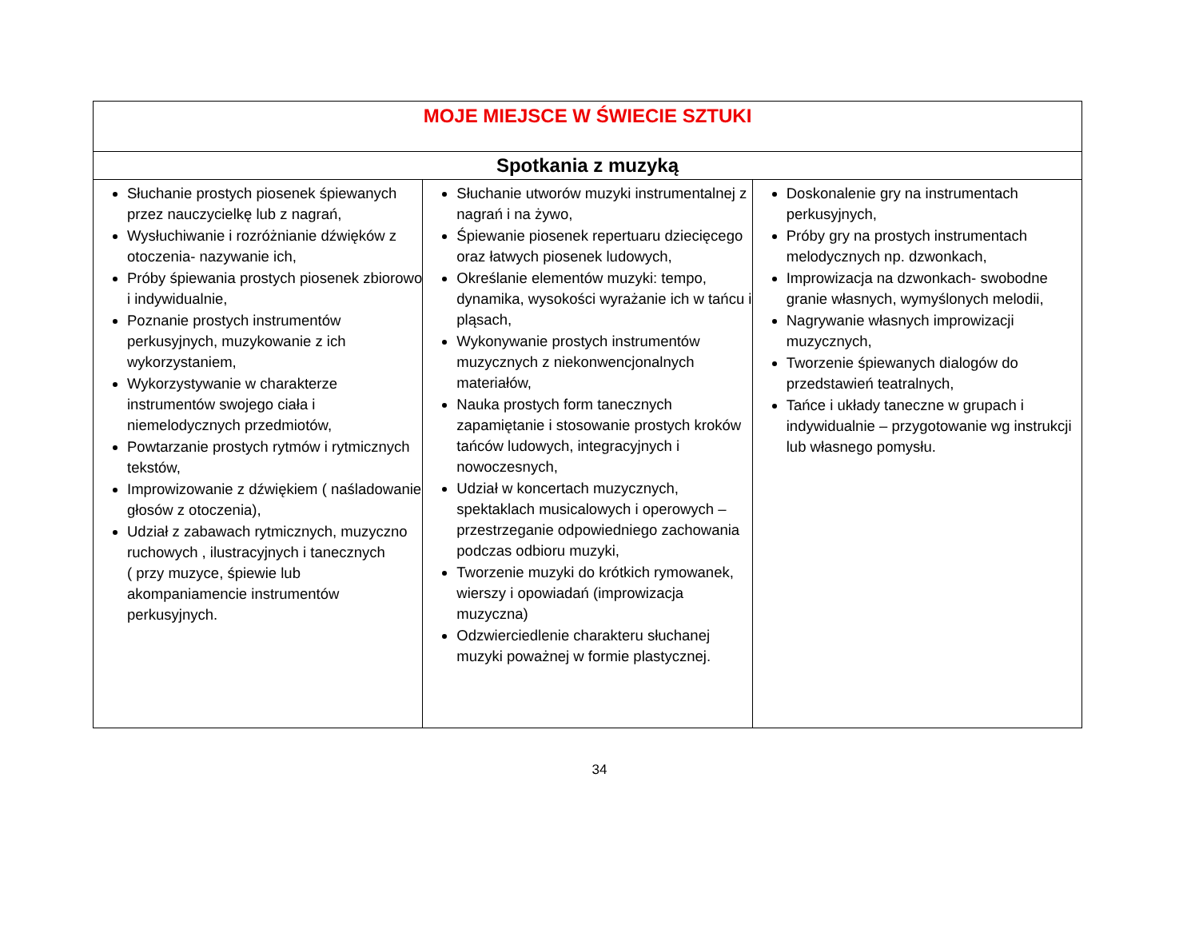| MOJE MIEJSCE W ŚWIECIE SZTUKI | | |
| Spotkania z muzyką | | |
| Słuchanie prostych piosenek śpiewanych przez nauczycielkę lub z nagrań, Wysłuchiwanie i rozróżnianie dźwięków z otoczenia- nazywanie ich, Próby śpiewania prostych piosenek zbiorowo i indywidualnie, Poznanie prostych instrumentów perkusyjnych, muzykowanie z ich wykorzystaniem, Wykorzystywanie w charakterze instrumentów swojego ciała i niemelodycznych przedmiotów, Powtarzanie prostych rytmów i rytmicznych tekstów, Improwizowanie z dźwiękiem ( naśladowanie głosów z otoczenia), Udział z zabawach rytmicznych, muzyczno ruchowych , ilustracyjnych i tanecznych ( przy muzyce, śpiewie lub akompaniamencie instrumentów perkusyjnych. | Słuchanie utworów muzyki instrumentalnej z nagrań i na żywo, Śpiewanie piosenek repertuaru dziecięcego oraz łatwych piosenek ludowych, Określanie elementów muzyki: tempo, dynamika, wysokości wyrażanie ich w tańcu i pląsach, Wykonywanie prostych instrumentów muzycznych z niekonwencjonalnych materiałów, Nauka prostych form tanecznych zapamiętanie i stosowanie prostych kroków tańców ludowych, integracyjnych i nowoczesnych, Udział w koncertach muzycznych, spektaklach musicalowych i operowych – przestrzeganie odpowiedniego zachowania podczas odbioru muzyki, Tworzenie muzyki do krótkich rymowanek, wierszy i opowiadań (improwizacja muzyczna) Odzwierciedlenie charakteru słuchanej muzyki poważnej w formie plastycznej. | Doskonalenie gry na instrumentach perkusyjnych, Próby gry na prostych instrumentach melodycznych np. dzwonkach, Improwizacja na dzwonkach- swobodne granie własnych, wymyślonych melodii, Nagrywanie własnych improwizacji muzycznych, Tworzenie śpiewanych dialogów do przedstawień teatralnych, Tańce i układy taneczne w grupach i indywidualnie – przygotowanie wg instrukcji lub własnego pomysłu. |
34